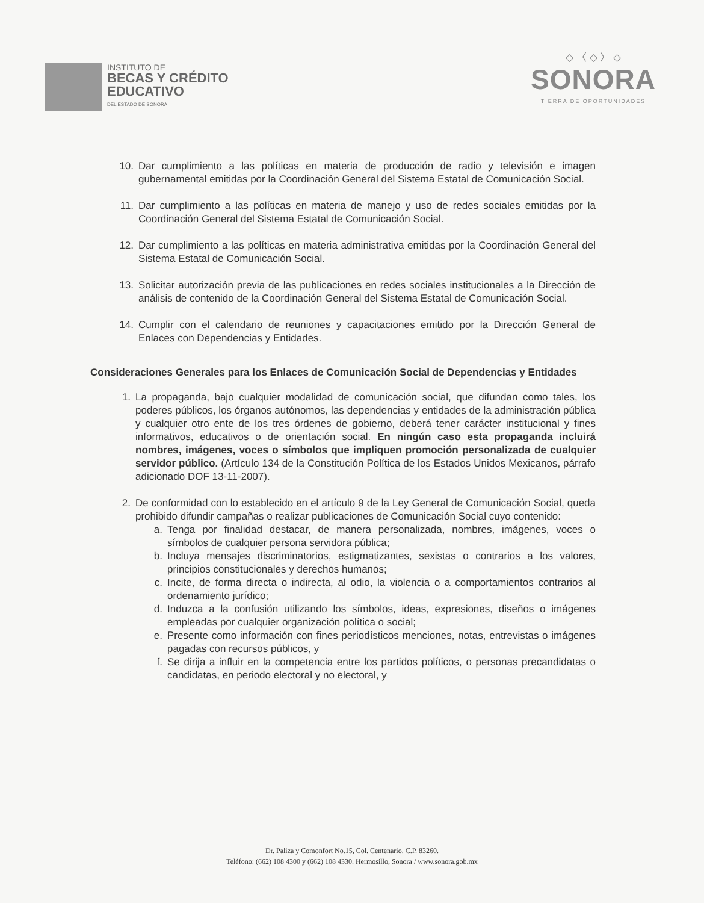INSTITUTO DE
BECAS Y CRÉDITO
EDUCATIVO
DEL ESTADO DE SONORA
◇ 〈 ◇ 〉 ◇
SONORA
TIERRA DE OPORTUNIDADES
10. Dar cumplimiento a las políticas en materia de producción de radio y televisión e imagen gubernamental emitidas por la Coordinación General del Sistema Estatal de Comunicación Social.
11. Dar cumplimiento a las políticas en materia de manejo y uso de redes sociales emitidas por la Coordinación General del Sistema Estatal de Comunicación Social.
12. Dar cumplimiento a las políticas en materia administrativa emitidas por la Coordinación General del Sistema Estatal de Comunicación Social.
13. Solicitar autorización previa de las publicaciones en redes sociales institucionales a la Dirección de análisis de contenido de la Coordinación General del Sistema Estatal de Comunicación Social.
14. Cumplir con el calendario de reuniones y capacitaciones emitido por la Dirección General de Enlaces con Dependencias y Entidades.
Consideraciones Generales para los Enlaces de Comunicación Social de Dependencias y Entidades
1. La propaganda, bajo cualquier modalidad de comunicación social, que difundan como tales, los poderes públicos, los órganos autónomos, las dependencias y entidades de la administración pública y cualquier otro ente de los tres órdenes de gobierno, deberá tener carácter institucional y fines informativos, educativos o de orientación social. En ningún caso esta propaganda incluirá nombres, imágenes, voces o símbolos que impliquen promoción personalizada de cualquier servidor público. (Artículo 134 de la Constitución Política de los Estados Unidos Mexicanos, párrafo adicionado DOF 13-11-2007).
2. De conformidad con lo establecido en el artículo 9 de la Ley General de Comunicación Social, queda prohibido difundir campañas o realizar publicaciones de Comunicación Social cuyo contenido:
a. Tenga por finalidad destacar, de manera personalizada, nombres, imágenes, voces o símbolos de cualquier persona servidora pública;
b. Incluya mensajes discriminatorios, estigmatizantes, sexistas o contrarios a los valores, principios constitucionales y derechos humanos;
c. Incite, de forma directa o indirecta, al odio, la violencia o a comportamientos contrarios al ordenamiento jurídico;
d. Induzca a la confusión utilizando los símbolos, ideas, expresiones, diseños o imágenes empleadas por cualquier organización política o social;
e. Presente como información con fines periodísticos menciones, notas, entrevistas o imágenes pagadas con recursos públicos, y
f. Se dirija a influir en la competencia entre los partidos políticos, o personas precandidatas o candidatas, en periodo electoral y no electoral, y
Dr. Paliza y Comonfort No.15, Col. Centenario. C.P. 83260.
Teléfono: (662) 108 4300 y (662) 108 4330. Hermosillo, Sonora / www.sonora.gob.mx